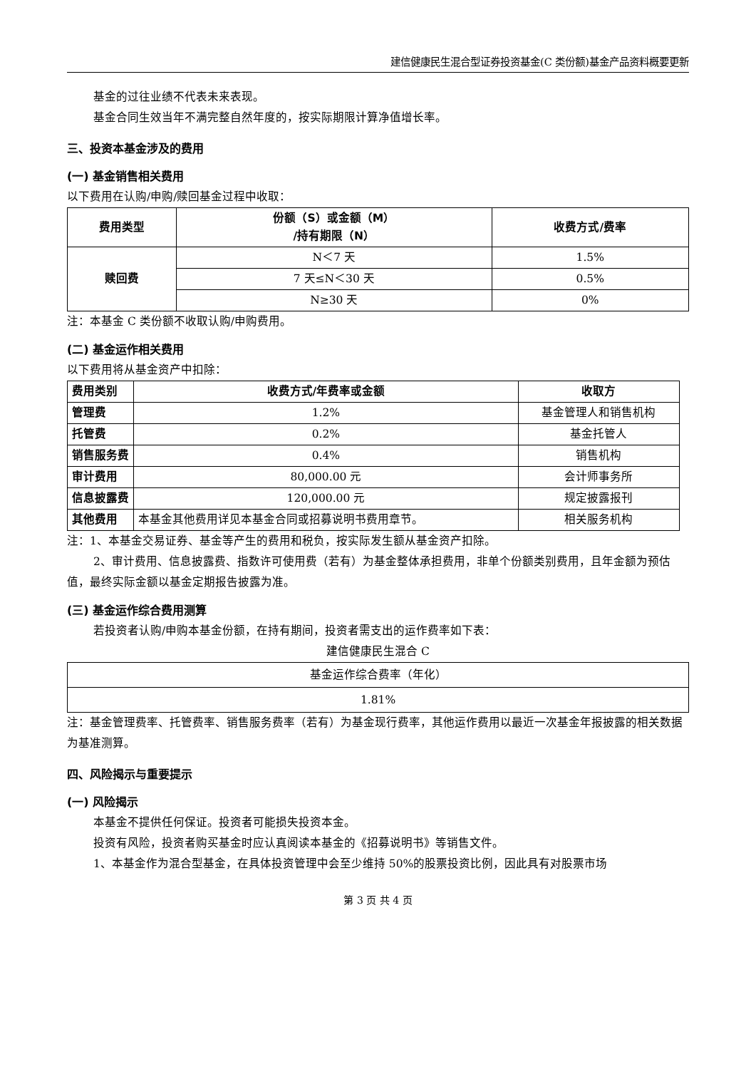建信健康民生混合型证券投资基金(C 类份额)基金产品资料概要更新
基金的过往业绩不代表未来表现。
基金合同生效当年不满完整自然年度的，按实际期限计算净值增长率。
三、投资本基金涉及的费用
(一) 基金销售相关费用
以下费用在认购/申购/赎回基金过程中收取：
| 费用类型 | 份额（S）或金额（M） /持有期限（N） | 收费方式/费率 |
| --- | --- | --- |
| 赎回费 | N＜7 天 | 1.5% |
| | 7 天≤N＜30 天 | 0.5% |
| | N≥30 天 | 0% |
注：本基金 C 类份额不收取认购/申购费用。
(二) 基金运作相关费用
以下费用将从基金资产中扣除：
| 费用类别 | 收费方式/年费率或金额 | 收取方 |
| --- | --- | --- |
| 管理费 | 1.2% | 基金管理人和销售机构 |
| 托管费 | 0.2% | 基金托管人 |
| 销售服务费 | 0.4% | 销售机构 |
| 审计费用 | 80,000.00 元 | 会计师事务所 |
| 信息披露费 | 120,000.00 元 | 规定披露报刊 |
| 其他费用 | 本基金其他费用详见本基金合同或招募说明书费用章节。 | 相关服务机构 |
注：1、本基金交易证券、基金等产生的费用和税负，按实际发生额从基金资产扣除。
2、审计费用、信息披露费、指数许可使用费（若有）为基金整体承担费用，非单个份额类别费用，且年金额为预估值，最终实际金额以基金定期报告披露为准。
(三) 基金运作综合费用测算
若投资者认购/申购本基金份额，在持有期间，投资者需支出的运作费率如下表：
建信健康民生混合 C
| 基金运作综合费率（年化） |
| 1.81% |
注：基金管理费率、托管费率、销售服务费率（若有）为基金现行费率，其他运作费用以最近一次基金年报披露的相关数据为基准测算。
四、风险揭示与重要提示
(一) 风险揭示
本基金不提供任何保证。投资者可能损失投资本金。
投资有风险，投资者购买基金时应认真阅读本基金的《招募说明书》等销售文件。
1、本基金作为混合型基金，在具体投资管理中会至少维持 50%的股票投资比例，因此具有对股票市场
第 3 页 共 4 页